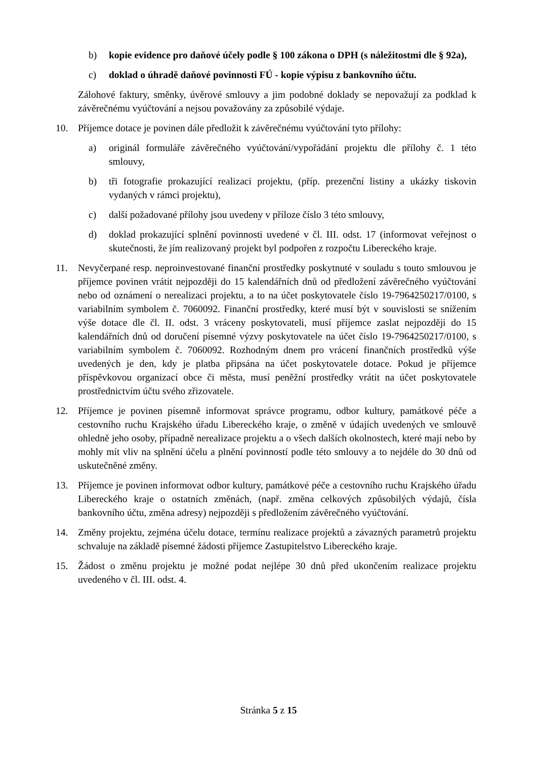b) kopie evidence pro daňové účely podle § 100 zákona o DPH (s náležitostmi dle § 92a),
c) doklad o úhradě daňové povinnosti FÚ - kopie výpisu z bankovního účtu.
Zálohové faktury, směnky, úvěrové smlouvy a jim podobné doklady se nepovažují za podklad k závěrečnému vyúčtování a nejsou považovány za způsobilé výdaje.
10. Příjemce dotace je povinen dále předložit k závěrečnému vyúčtování tyto přílohy:
a) originál formuláře závěrečného vyúčtování/vypořádání projektu dle přílohy č. 1 této smlouvy,
b) tři fotografie prokazující realizaci projektu, (příp. prezenční listiny a ukázky tiskovin vydaných v rámci projektu),
c) další požadované přílohy jsou uvedeny v příloze číslo 3 této smlouvy,
d) doklad prokazující splnění povinnosti uvedené v čl. III. odst. 17 (informovat veřejnost o skutečnosti, že jím realizovaný projekt byl podpořen z rozpočtu Libereckého kraje.
11. Nevyčerpané resp. neproinvestované finanční prostředky poskytnuté v souladu s touto smlouvou je příjemce povinen vrátit nejpozději do 15 kalendářních dnů od předložení závěrečného vyúčtování nebo od oznámení o nerealizaci projektu, a to na účet poskytovatele číslo 19-7964250217/0100, s variabilním symbolem č. 7060092. Finanční prostředky, které musí být v souvislosti se snížením výše dotace dle čl. II. odst. 3 vráceny poskytovateli, musí příjemce zaslat nejpozději do 15 kalendářních dnů od doručení písemné výzvy poskytovatele na účet číslo 19-7964250217/0100, s variabilním symbolem č. 7060092. Rozhodným dnem pro vrácení finančních prostředků výše uvedených je den, kdy je platba připsána na účet poskytovatele dotace. Pokud je příjemce příspěvkovou organizací obce či města, musí peněžní prostředky vrátit na účet poskytovatele prostřednictvím účtu svého zřizovatele.
12. Příjemce je povinen písemně informovat správce programu, odbor kultury, památkové péče a cestovního ruchu Krajského úřadu Libereckého kraje, o změně v údajích uvedených ve smlouvě ohledně jeho osoby, případně nerealizace projektu a o všech dalších okolnostech, které mají nebo by mohly mít vliv na splnění účelu a plnění povinností podle této smlouvy a to nejdéle do 30 dnů od uskutečněné změny.
13. Příjemce je povinen informovat odbor kultury, památkové péče a cestovního ruchu Krajského úřadu Libereckého kraje o ostatních změnách, (např. změna celkových způsobilých výdajů, čísla bankovního účtu, změna adresy) nejpozději s předložením závěrečného vyúčtování.
14. Změny projektu, zejména účelu dotace, termínu realizace projektů a závazných parametrů projektu schvaluje na základě písemné žádosti příjemce Zastupitelstvo Libereckého kraje.
15. Žádost o změnu projektu je možné podat nejlépe 30 dnů před ukončením realizace projektu uvedeného v čl. III. odst. 4.
Stránka 5 z 15